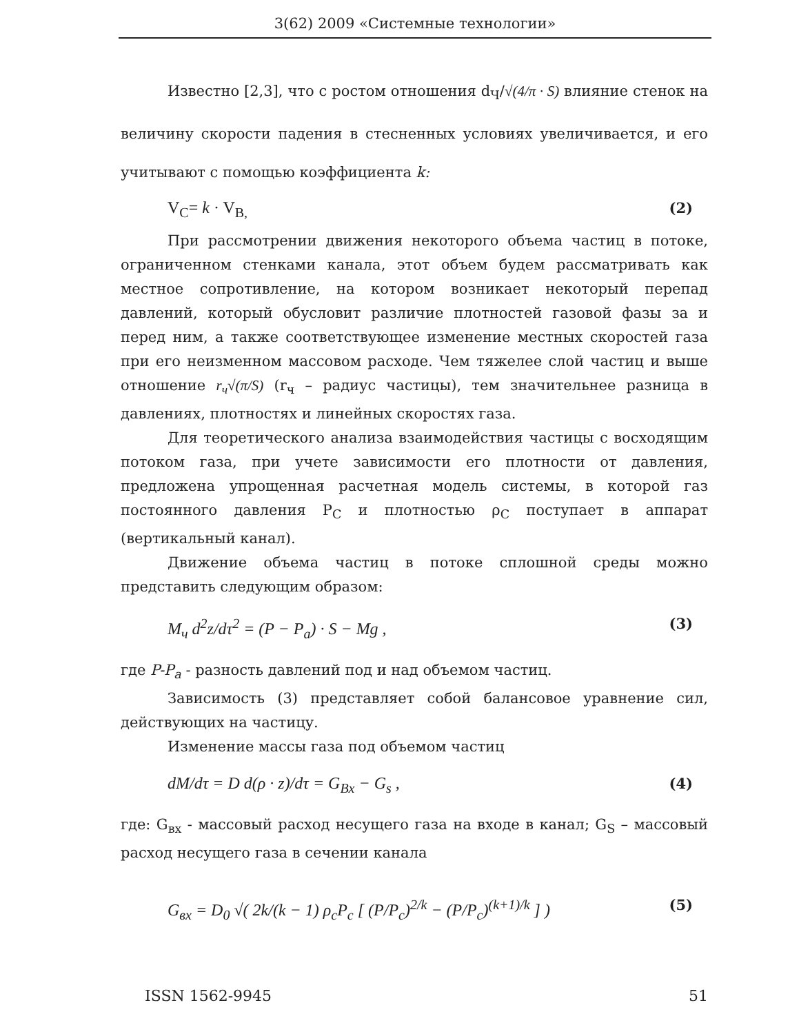3(62) 2009 «Системные технологии»
Известно [2,3], что с ростом отношения d<sub>Ч</sub>/√(4/π · S) влияние стенок на величину скорости падения в стесненных условиях увеличивается, и его учитывают с помощью коэффициента k:
V<sub>C</sub>= k · V<sub>B,</sub> (2)
При рассмотрении движения некоторого объема частиц в потоке, ограниченном стенками канала, этот объем будем рассматривать как местное сопротивление, на котором возникает некоторый перепад давлений, который обусловит различие плотностей газовой фазы за и перед ним, а также соответствующее изменение местных скоростей газа при его неизменном массовом расходе. Чем тяжелее слой частиц и выше отношение r<sub>ч</sub>√(π/S) (r<sub>ч</sub> – радиус частицы), тем значительнее разница в давлениях, плотностях и линейных скоростях газа.
Для теоретического анализа взаимодействия частицы с восходящим потоком газа, при учете зависимости его плотности от давления, предложена упрощенная расчетная модель системы, в которой газ постоянного давления P<sub>C</sub> и плотностью ρ<sub>C</sub> поступает в аппарат (вертикальный канал).
Движение объема частиц в потоке сплошной среды можно представить следующим образом:
M<sub>ч</sub> d<sup>2</sup>z/dτ<sup>2</sup> = (P − P<sub>a</sub>) · S − Mg , (3)
где P-P<sub>a</sub> - разность давлений под и над объемом частиц.
Зависимость (3) представляет собой балансовое уравнение сил, действующих на частицу.
Изменение массы газа под объемом частиц
dM/dτ = D d(ρ · z)/dτ = G<sub>Bx</sub> − G<sub>s</sub> , (4)
где: G<sub>вх</sub> - массовый расход несущего газа на входе в канал; G<sub>S</sub> – массовый расход несущего газа в сечении канала
G<sub>вх</sub> = D<sub>0</sub> √( 2k/(k − 1) ρ<sub>c</sub>P<sub>c</sub> [ (P/P<sub>c</sub>)<sup>2/k</sup> − (P/P<sub>c</sub>)<sup>(k+1)/k</sup> ] ) (5)
ISSN 1562-9945 51